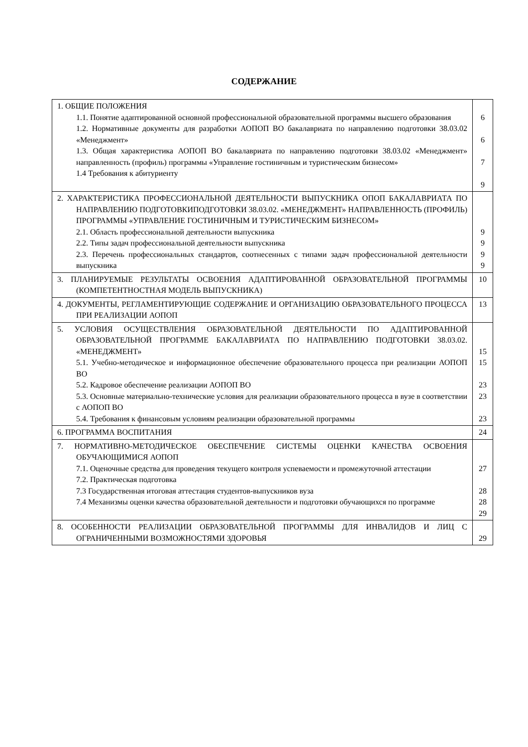СОДЕРЖАНИЕ
| 1. ОБЩИЕ ПОЛОЖЕНИЯ 1.1. Понятие адаптированной основной профессиональной образовательной программы высшего образования 1.2. Нормативные документы для разработки АОПОП ВО бакалавриата по направлению подготовки 38.03.02 «Менеджмент» 1.3. Общая характеристика АОПОП ВО бакалавриата по направлению подготовки 38.03.02 «Менеджмент» направленность (профиль) программы «Управление гостиничным и туристическим бизнесом» 1.4 Требования к абитуриенту | 6 6 7 9 |
| 2. ХАРАКТЕРИСТИКА ПРОФЕССИОНАЛЬНОЙ ДЕЯТЕЛЬНОСТИ ВЫПУСКНИКА ОПОП БАКАЛАВРИАТА ПО НАПРАВЛЕНИЮ ПОДГОТОВКИПОДГОТОВКИ 38.03.02. «МЕНЕДЖМЕНТ» НАПРАВЛЕННОСТЬ (ПРОФИЛЬ) ПРОГРАММЫ «УПРАВЛЕНИЕ ГОСТИНИЧНЫМ И ТУРИСТИЧЕСКИМ БИЗНЕСОМ» 2.1. Область профессиональной деятельности выпускника 2.2. Типы задач профессиональной деятельности выпускника 2.3. Перечень профессиональных стандартов, соотнесенных с типами задач профессиональной деятельности выпускника | 9 9 9 9 |
| 3. ПЛАНИРУЕМЫЕ РЕЗУЛЬТАТЫ ОСВОЕНИЯ АДАПТИРОВАННОЙ ОБРАЗОВАТЕЛЬНОЙ ПРОГРАММЫ (КОМПЕТЕНТНОСТНАЯ МОДЕЛЬ ВЫПУСКНИКА) | 10 |
| 4. ДОКУМЕНТЫ, РЕГЛАМЕНТИРУЮЩИЕ СОДЕРЖАНИЕ И ОРГАНИЗАЦИЮ ОБРАЗОВАТЕЛЬНОГО ПРОЦЕССА ПРИ РЕАЛИЗАЦИИ АОПОП | 13 |
| 5. УСЛОВИЯ ОСУЩЕСТВЛЕНИЯ ОБРАЗОВАТЕЛЬНОЙ ДЕЯТЕЛЬНОСТИ ПО АДАПТИРОВАННОЙ ОБРАЗОВАТЕЛЬНОЙ ПРОГРАММЕ БАКАЛАВРИАТА ПО НАПРАВЛЕНИЮ ПОДГОТОВКИ 38.03.02. «МЕНЕДЖМЕНТ» 5.1. Учебно-методическое и информационное обеспечение образовательного процесса при реализации АОПОП ВО 5.2. Кадровое обеспечение реализации АОПОП ВО 5.3. Основные материально-технические условия для реализации образовательного процесса в вузе в соответствии с АОПОП ВО 5.4. Требования к финансовым условиям реализации образовательной программы | 15 15 23 23 23 |
| 6. ПРОГРАММА ВОСПИТАНИЯ | 24 |
| 7. НОРМАТИВНО-МЕТОДИЧЕСКОЕ ОБЕСПЕЧЕНИЕ СИСТЕМЫ ОЦЕНКИ КАЧЕСТВА ОСВОЕНИЯ ОБУЧАЮЩИМИСЯ АОПОП 7.1. Оценочные средства для проведения текущего контроля успеваемости и промежуточной аттестации 7.2. Практическая подготовка 7.3 Государственная итоговая аттестация студентов-выпускников вуза 7.4 Механизмы оценки качества образовательной деятельности и подготовки обучающихся по программе | 27 28 28 29 |
| 8. ОСОБЕННОСТИ РЕАЛИЗАЦИИ ОБРАЗОВАТЕЛЬНОЙ ПРОГРАММЫ ДЛЯ ИНВАЛИДОВ И ЛИЦ С ОГРАНИЧЕННЫМИ ВОЗМОЖНОСТЯМИ ЗДОРОВЬЯ | 29 |